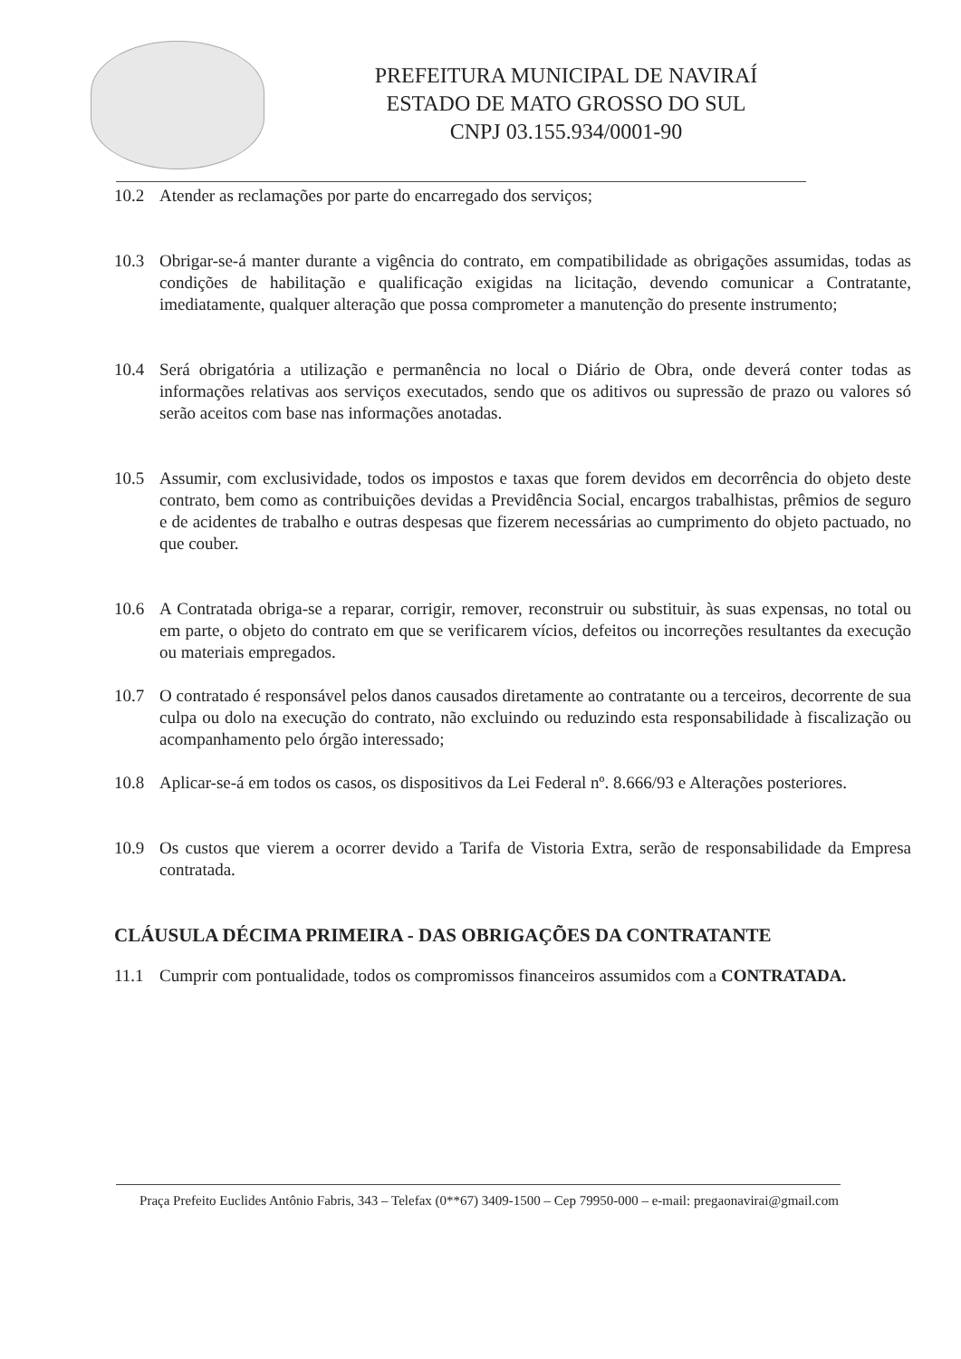PREFEITURA MUNICIPAL DE NAVIRAÍ
ESTADO DE MATO GROSSO DO SUL
CNPJ 03.155.934/0001-90
10.2 Atender as reclamações por parte do encarregado dos serviços;
10.3 Obrigar-se-á manter durante a vigência do contrato, em compatibilidade as obrigações assumidas, todas as condições de habilitação e qualificação exigidas na licitação, devendo comunicar a Contratante, imediatamente, qualquer alteração que possa comprometer a manutenção do presente instrumento;
10.4 Será obrigatória a utilização e permanência no local o Diário de Obra, onde deverá conter todas as informações relativas aos serviços executados, sendo que os aditivos ou supressão de prazo ou valores só serão aceitos com base nas informações anotadas.
10.5 Assumir, com exclusividade, todos os impostos e taxas que forem devidos em decorrência do objeto deste contrato, bem como as contribuições devidas a Previdência Social, encargos trabalhistas, prêmios de seguro e de acidentes de trabalho e outras despesas que fizerem necessárias ao cumprimento do objeto pactuado, no que couber.
10.6 A Contratada obriga-se a reparar, corrigir, remover, reconstruir ou substituir, às suas expensas, no total ou em parte, o objeto do contrato em que se verificarem vícios, defeitos ou incorreções resultantes da execução ou materiais empregados.
10.7 O contratado é responsável pelos danos causados diretamente ao contratante ou a terceiros, decorrente de sua culpa ou dolo na execução do contrato, não excluindo ou reduzindo esta responsabilidade à fiscalização ou acompanhamento pelo órgão interessado;
10.8 Aplicar-se-á em todos os casos, os dispositivos da Lei Federal nº. 8.666/93 e Alterações posteriores.
10.9 Os custos que vierem a ocorrer devido a Tarifa de Vistoria Extra, serão de responsabilidade da Empresa contratada.
CLÁUSULA DÉCIMA PRIMEIRA - DAS OBRIGAÇÕES DA CONTRATANTE
11.1 Cumprir com pontualidade, todos os compromissos financeiros assumidos com a CONTRATADA.
Praça Prefeito Euclides Antônio Fabris, 343 – Telefax (0**67) 3409-1500 – Cep 79950-000 – e-mail: pregaonavirai@gmail.com